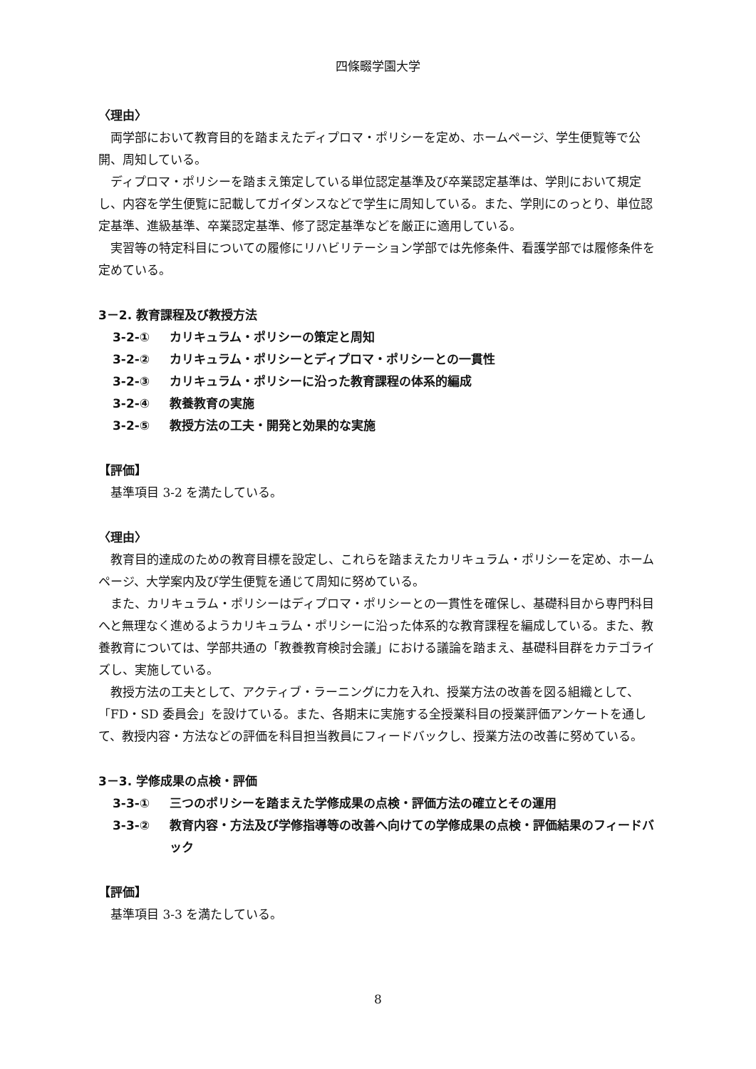四條畷学園大学
〈理由〉
両学部において教育目的を踏まえたディプロマ・ポリシーを定め、ホームページ、学生便覧等で公開、周知している。
ディプロマ・ポリシーを踏まえ策定している単位認定基準及び卒業認定基準は、学則において規定し、内容を学生便覧に記載してガイダンスなどで学生に周知している。また、学則にのっとり、単位認定基準、進級基準、卒業認定基準、修了認定基準などを厳正に適用している。
実習等の特定科目についての履修にリハビリテーション学部では先修条件、看護学部では履修条件を定めている。
3－2. 教育課程及び教授方法
3-2-① カリキュラム・ポリシーの策定と周知
3-2-② カリキュラム・ポリシーとディプロマ・ポリシーとの一貫性
3-2-③ カリキュラム・ポリシーに沿った教育課程の体系的編成
3-2-④ 教養教育の実施
3-2-⑤ 教授方法の工夫・開発と効果的な実施
【評価】
基準項目 3-2 を満たしている。
〈理由〉
教育目的達成のための教育目標を設定し、これらを踏まえたカリキュラム・ポリシーを定め、ホームページ、大学案内及び学生便覧を通じて周知に努めている。
また、カリキュラム・ポリシーはディプロマ・ポリシーとの一貫性を確保し、基礎科目から専門科目へと無理なく進めるようカリキュラム・ポリシーに沿った体系的な教育課程を編成している。また、教養教育については、学部共通の「教養教育検討会議」における議論を踏まえ、基礎科目群をカテゴライズし、実施している。
教授方法の工夫として、アクティブ・ラーニングに力を入れ、授業方法の改善を図る組織として、「FD・SD 委員会」を設けている。また、各期末に実施する全授業科目の授業評価アンケートを通して、教授内容・方法などの評価を科目担当教員にフィードバックし、授業方法の改善に努めている。
3－3. 学修成果の点検・評価
3-3-① 三つのポリシーを踏まえた学修成果の点検・評価方法の確立とその運用
3-3-② 教育内容・方法及び学修指導等の改善へ向けての学修成果の点検・評価結果のフィードバック
【評価】
基準項目 3-3 を満たしている。
8